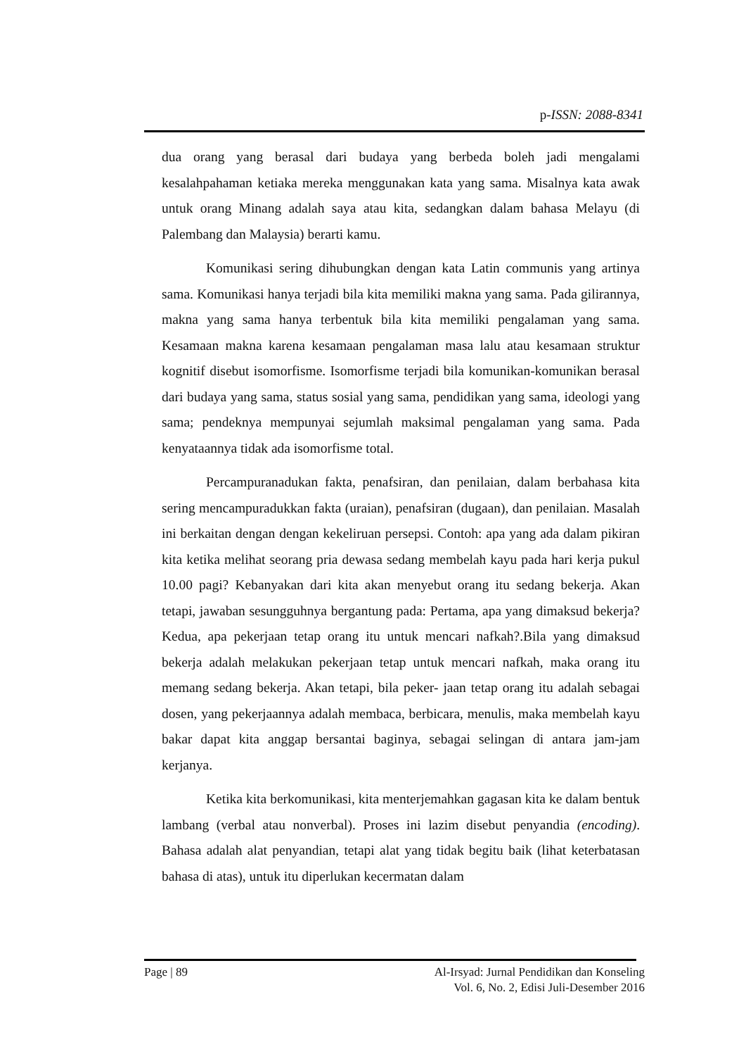p-ISSN: 2088-8341
dua orang yang berasal dari budaya yang berbeda boleh jadi mengalami kesalahpahaman ketiaka mereka menggunakan kata yang sama. Misalnya kata awak untuk orang Minang adalah saya atau kita, sedangkan dalam bahasa Melayu (di Palembang dan Malaysia) berarti kamu.
Komunikasi sering dihubungkan dengan kata Latin communis yang artinya sama. Komunikasi hanya terjadi bila kita memiliki makna yang sama. Pada gilirannya, makna yang sama hanya terbentuk bila kita memiliki pengalaman yang sama. Kesamaan makna karena kesamaan pengalaman masa lalu atau kesamaan struktur kognitif disebut isomorfisme. Isomorfisme terjadi bila komunikan-komunikan berasal dari budaya yang sama, status sosial yang sama, pendidikan yang sama, ideologi yang sama; pendeknya mempunyai sejumlah maksimal pengalaman yang sama. Pada kenyataannya tidak ada isomorfisme total.
Percampuranadukan fakta, penafsiran, dan penilaian, dalam berbahasa kita sering mencampuradukkan fakta (uraian), penafsiran (dugaan), dan penilaian. Masalah ini berkaitan dengan dengan kekeliruan persepsi. Contoh: apa yang ada dalam pikiran kita ketika melihat seorang pria dewasa sedang membelah kayu pada hari kerja pukul 10.00 pagi? Kebanyakan dari kita akan menyebut orang itu sedang bekerja. Akan tetapi, jawaban sesungguhnya bergantung pada: Pertama, apa yang dimaksud bekerja? Kedua, apa pekerjaan tetap orang itu untuk mencari nafkah?.Bila yang dimaksud bekerja adalah melakukan pekerjaan tetap untuk mencari nafkah, maka orang itu memang sedang bekerja. Akan tetapi, bila peker- jaan tetap orang itu adalah sebagai dosen, yang pekerjaannya adalah membaca, berbicara, menulis, maka membelah kayu bakar dapat kita anggap bersantai baginya, sebagai selingan di antara jam-jam kerjanya.
Ketika kita berkomunikasi, kita menterjemahkan gagasan kita ke dalam bentuk lambang (verbal atau nonverbal). Proses ini lazim disebut penyandia (encoding). Bahasa adalah alat penyandian, tetapi alat yang tidak begitu baik (lihat keterbatasan bahasa di atas), untuk itu diperlukan kecermatan dalam
Page | 89 Al-Irsyad: Jurnal Pendidikan dan Konseling
Vol. 6, No. 2, Edisi Juli-Desember 2016